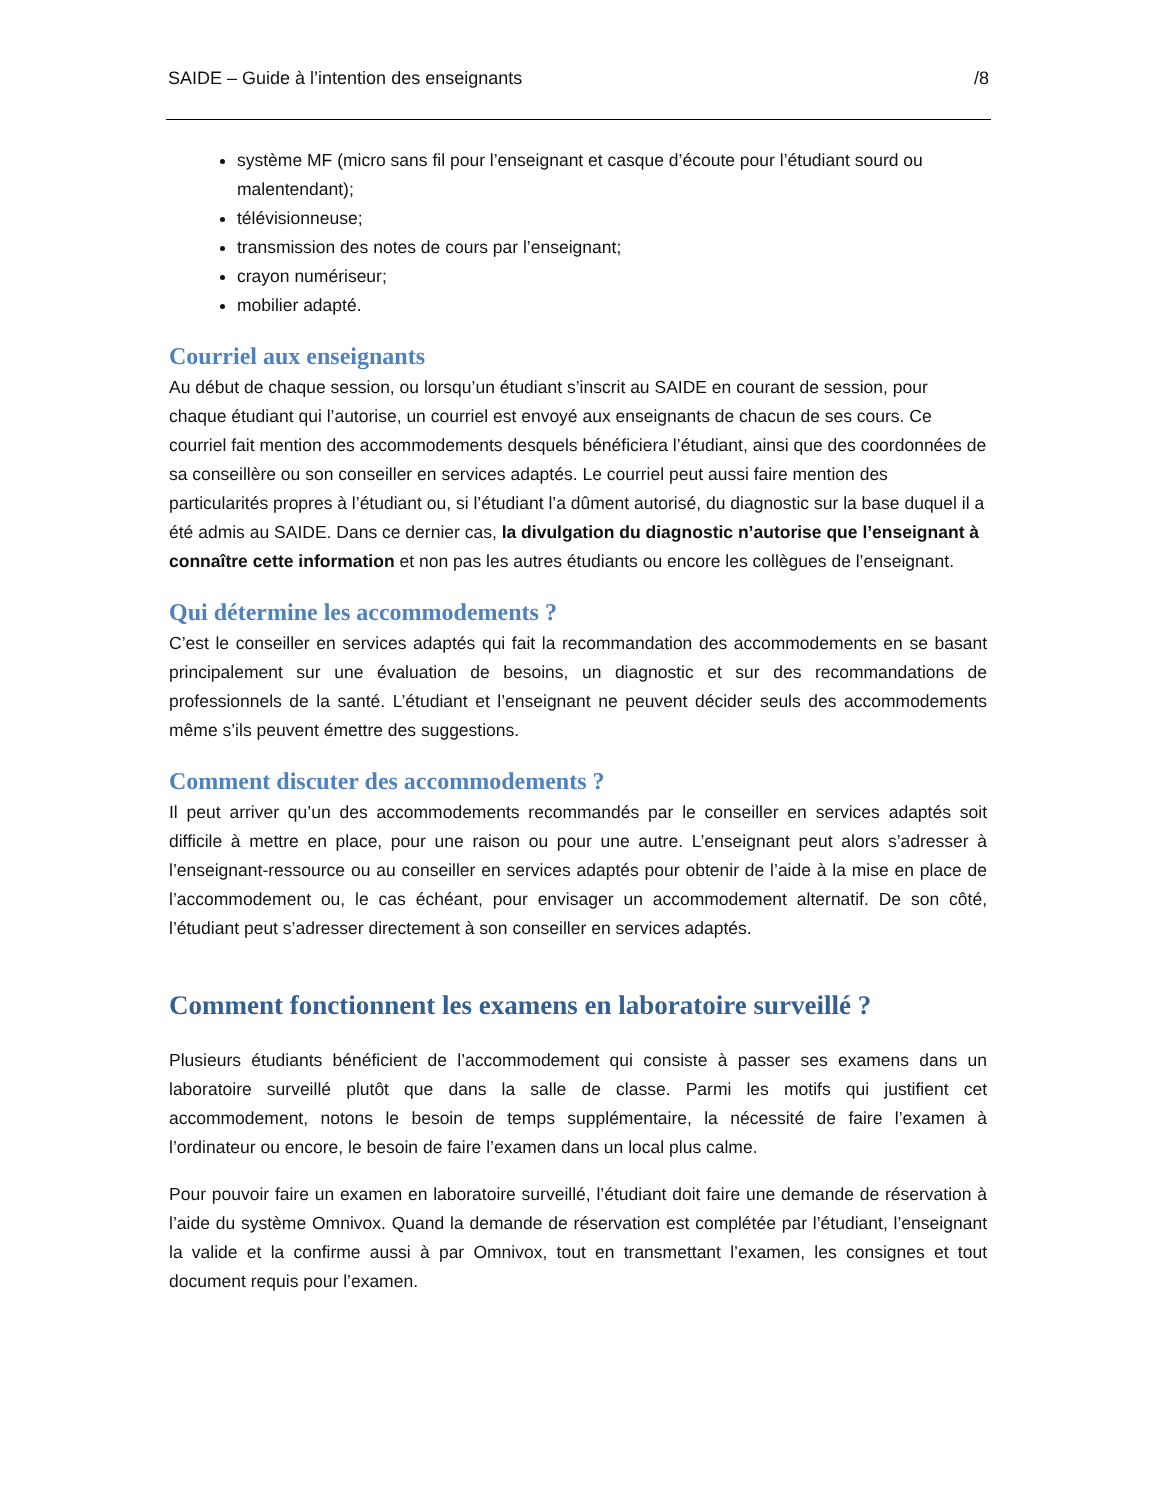SAIDE – Guide à l’intention des enseignants /8
système MF (micro sans fil pour l’enseignant et casque d’écoute pour l’étudiant sourd ou malentendant);
télévisionneuse;
transmission des notes de cours par l’enseignant;
crayon numériseur;
mobilier adapté.
Courriel aux enseignants
Au début de chaque session, ou lorsqu’un étudiant s’inscrit au SAIDE en courant de session, pour chaque étudiant qui l’autorise, un courriel est envoyé aux enseignants de chacun de ses cours. Ce courriel fait mention des accommodements desquels bénéficiera l’étudiant, ainsi que des coordonnées de sa conseillère ou son conseiller en services adaptés. Le courriel peut aussi faire mention des particularités propres à l’étudiant ou, si l’étudiant l’a dûment autorisé, du diagnostic sur la base duquel il a été admis au SAIDE. Dans ce dernier cas, la divulgation du diagnostic n’autorise que l’enseignant à connaître cette information et non pas les autres étudiants ou encore les collègues de l’enseignant.
Qui détermine les accommodements ?
C’est le conseiller en services adaptés qui fait la recommandation des accommodements en se basant principalement sur une évaluation de besoins, un diagnostic et sur des recommandations de professionnels de la santé. L’étudiant et l’enseignant ne peuvent décider seuls des accommodements même s’ils peuvent émettre des suggestions.
Comment discuter des accommodements ?
Il peut arriver qu’un des accommodements recommandés par le conseiller en services adaptés soit difficile à mettre en place, pour une raison ou pour une autre. L’enseignant peut alors s’adresser à l’enseignant-ressource ou au conseiller en services adaptés pour obtenir de l’aide à la mise en place de l’accommodement ou, le cas échéant, pour envisager un accommodement alternatif. De son côté, l’étudiant peut s’adresser directement à son conseiller en services adaptés.
Comment fonctionnent les examens en laboratoire surveillé ?
Plusieurs étudiants bénéficient de l’accommodement qui consiste à passer ses examens dans un laboratoire surveillé plutôt que dans la salle de classe. Parmi les motifs qui justifient cet accommodement, notons le besoin de temps supplémentaire, la nécessité de faire l’examen à l’ordinateur ou encore, le besoin de faire l’examen dans un local plus calme.
Pour pouvoir faire un examen en laboratoire surveillé, l’étudiant doit faire une demande de réservation à l’aide du système Omnivox. Quand la demande de réservation est complétée par l’étudiant, l’enseignant la valide et la confirme aussi à par Omnivox, tout en transmettant l’examen, les consignes et tout document requis pour l’examen.